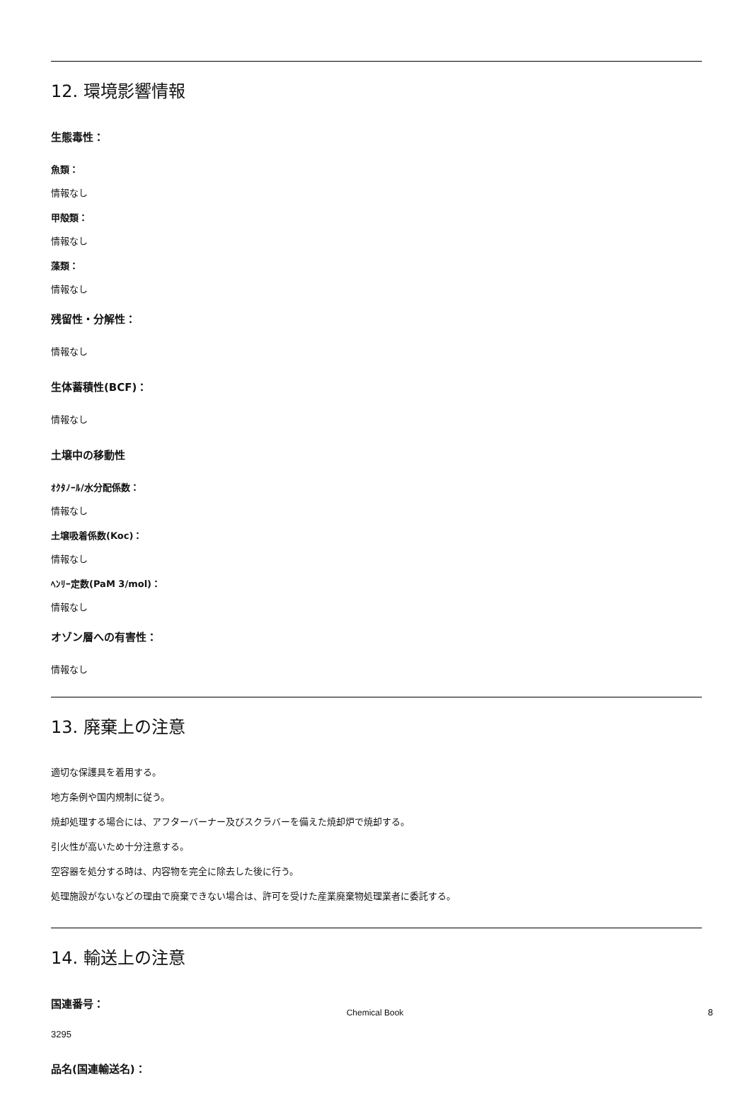12. 環境影響情報
生態毒性：
魚類：
情報なし
甲殻類：
情報なし
藻類：
情報なし
残留性・分解性：
情報なし
生体蓄積性(BCF)：
情報なし
土壌中の移動性
ｵｸﾀﾉｰﾙ/水分配係数：
情報なし
土壌吸着係数(Koc)：
情報なし
ﾍﾝﾘｰ定数(PaM 3/mol)：
情報なし
オゾン層への有害性：
情報なし
13. 廃棄上の注意
適切な保護具を着用する。
地方条例や国内規制に従う。
焼却処理する場合には、アフターバーナー及びスクラバーを備えた焼却炉で焼却する。
引火性が高いため十分注意する。
空容器を処分する時は、内容物を完全に除去した後に行う。
処理施設がないなどの理由で廃棄できない場合は、許可を受けた産業廃棄物処理業者に委託する。
14. 輸送上の注意
国連番号：
3295
品名(国連輸送名)：
Chemical Book 8